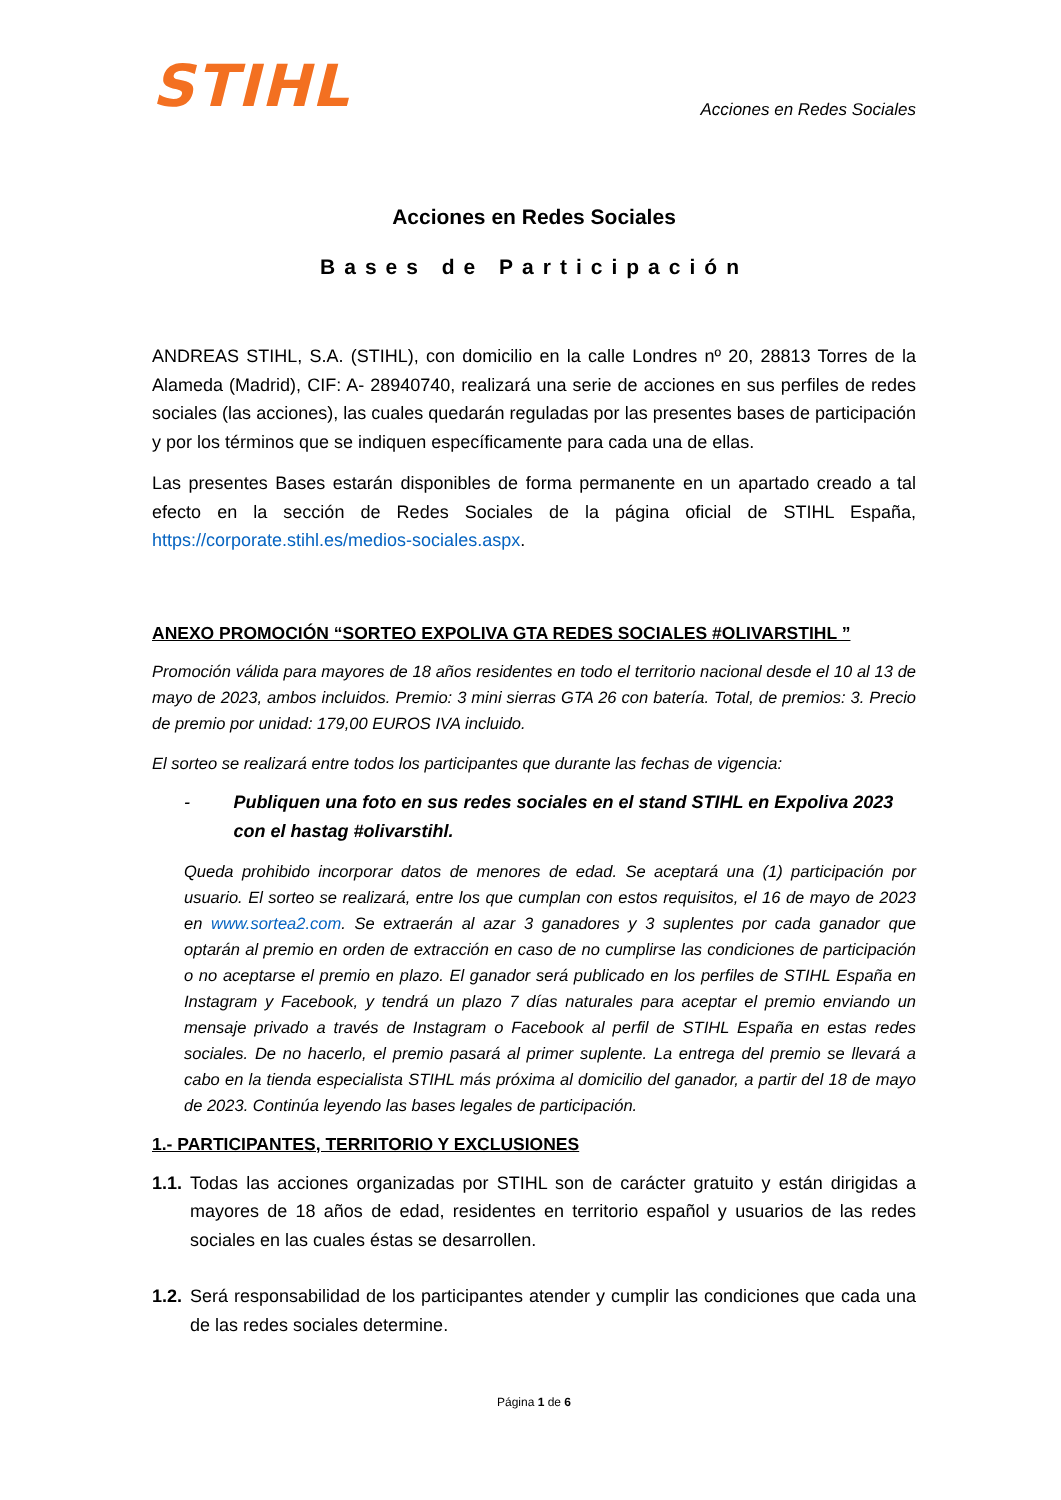STIHL
Acciones en Redes Sociales
Acciones en Redes Sociales
Bases de Participación
ANDREAS STIHL, S.A. (STIHL), con domicilio en la calle Londres nº 20, 28813 Torres de la Alameda (Madrid), CIF: A- 28940740, realizará una serie de acciones en sus perfiles de redes sociales (las acciones), las cuales quedarán reguladas por las presentes bases de participación y por los términos que se indiquen específicamente para cada una de ellas.
Las presentes Bases estarán disponibles de forma permanente en un apartado creado a tal efecto en la sección de Redes Sociales de la página oficial de STIHL España, https://corporate.stihl.es/medios-sociales.aspx.
ANEXO PROMOCIÓN “SORTEO EXPOLIVA GTA REDES SOCIALES #OLIVARSTIHL ”
Promoción válida para mayores de 18 años residentes en todo el territorio nacional desde el 10 al 13 de mayo de 2023, ambos incluidos. Premio: 3 mini sierras GTA 26 con batería. Total, de premios: 3. Precio de premio por unidad: 179,00 EUROS IVA incluido.
El sorteo se realizará entre todos los participantes que durante las fechas de vigencia:
- Publiquen una foto en sus redes sociales en el stand STIHL en Expoliva 2023 con el hastag #olivarstihl.
Queda prohibido incorporar datos de menores de edad. Se aceptará una (1) participación por usuario. El sorteo se realizará, entre los que cumplan con estos requisitos, el 16 de mayo de 2023 en www.sortea2.com. Se extraerán al azar 3 ganadores y 3 suplentes por cada ganador que optarán al premio en orden de extracción en caso de no cumplirse las condiciones de participación o no aceptarse el premio en plazo. El ganador será publicado en los perfiles de STIHL España en Instagram y Facebook, y tendrá un plazo 7 días naturales para aceptar el premio enviando un mensaje privado a través de Instagram o Facebook al perfil de STIHL España en estas redes sociales. De no hacerlo, el premio pasará al primer suplente. La entrega del premio se llevará a cabo en la tienda especialista STIHL más próxima al domicilio del ganador, a partir del 18 de mayo de 2023. Continúa leyendo las bases legales de participación.
1.- PARTICIPANTES, TERRITORIO Y EXCLUSIONES
1.1.
Todas las acciones organizadas por STIHL son de carácter gratuito y están dirigidas a mayores de 18 años de edad, residentes en territorio español y usuarios de las redes sociales en las cuales éstas se desarrollen.
1.2.
Será responsabilidad de los participantes atender y cumplir las condiciones que cada una de las redes sociales determine.
Página 1 de 6